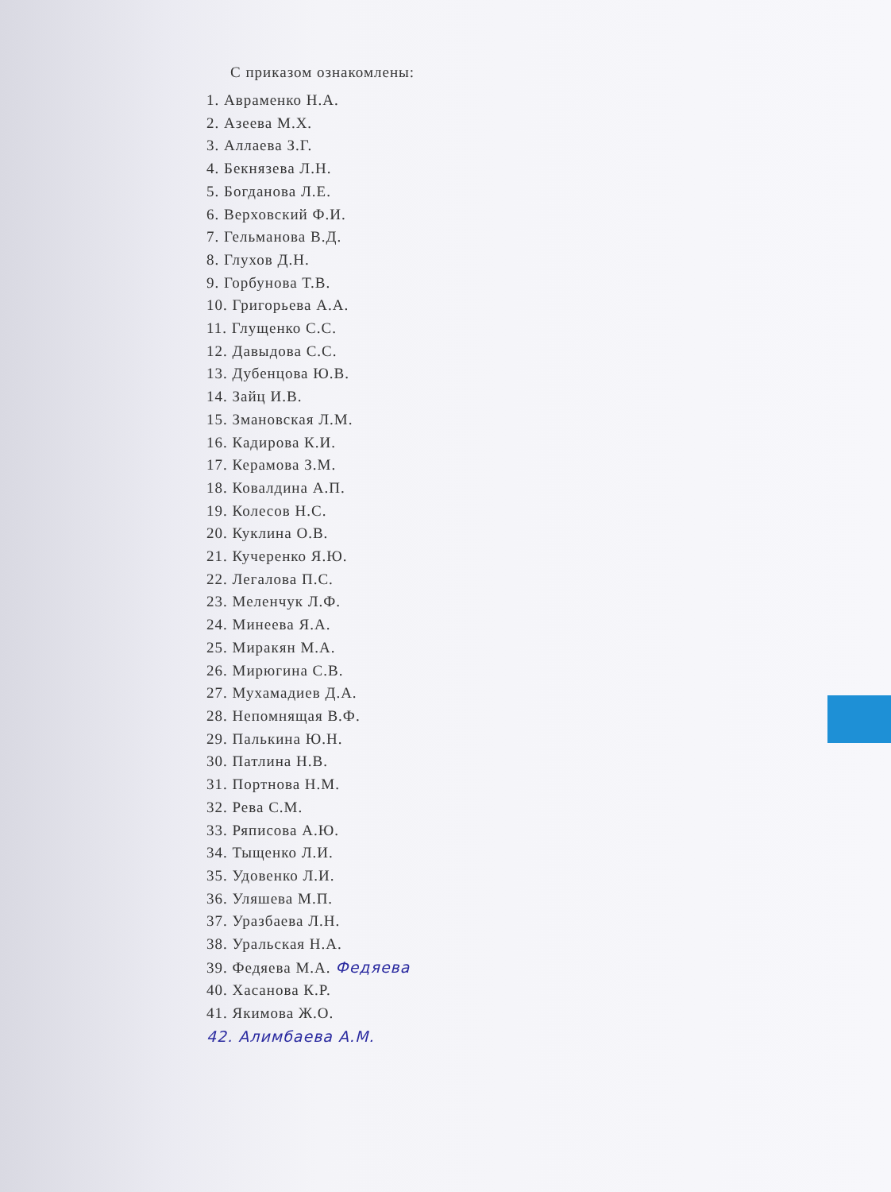С приказом ознакомлены:
1. Авраменко Н.А.
2. Азеева М.Х.
3. Аллаева З.Г.
4. Бекнязева Л.Н.
5. Богданова Л.Е.
6. Верховский Ф.И.
7. Гельманова В.Д.
8. Глухов Д.Н.
9. Горбунова Т.В.
10. Григорьева А.А.
11. Глущенко С.С.
12. Давыдова С.С.
13. Дубенцова Ю.В.
14. Зайц И.В.
15. Змановская Л.М.
16. Кадирова К.И.
17. Керамова З.М.
18. Ковалдина А.П.
19. Колесов Н.С.
20. Куклина О.В.
21. Кучеренко Я.Ю.
22. Легалова П.С.
23. Меленчук Л.Ф.
24. Минеева Я.А.
25. Миракян М.А.
26. Мирюгина С.В.
27. Мухамадиев Д.А.
28. Непомнящая В.Ф.
29. Палькина Ю.Н.
30. Патлина Н.В.
31. Портнова Н.М.
32. Рева С.М.
33. Ряписова А.Ю.
34. Тыщенко Л.И.
35. Удовенко Л.И.
36. Уляшева М.П.
37. Уразбаева Л.Н.
38. Уральская Н.А.
39. Федяева М.А. Федяева
40. Хасанова К.Р.
41. Якимова Ж.О.
42. Алимбаева А.М.